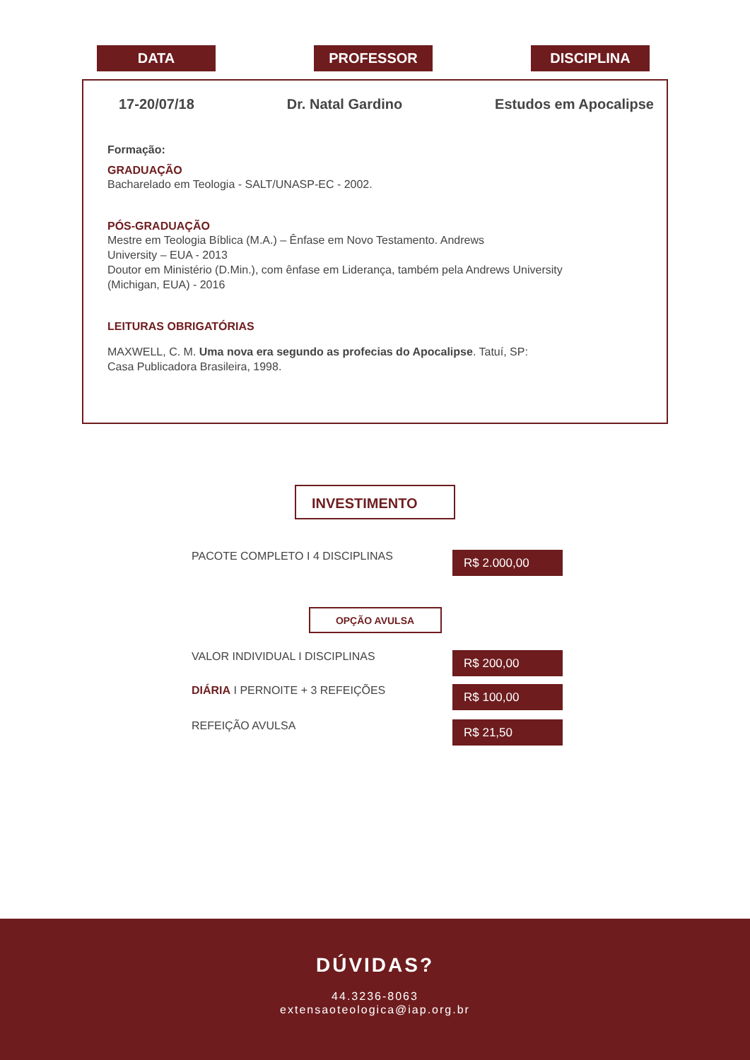DATA PROFESSOR DISCIPLINA
17-20/07/18 Dr. Natal Gardino Estudos em Apocalipse
Formação:
GRADUAÇÃO
Bacharelado em Teologia - SALT/UNASP-EC - 2002.
PÓS-GRADUAÇÃO
Mestre em Teologia Bíblica (M.A.) – Ênfase em Novo Testamento. Andrews
University – EUA - 2013
Doutor em Ministério (D.Min.), com ênfase em Liderança, também pela Andrews University
(Michigan, EUA) - 2016
LEITURAS OBRIGATÓRIAS
MAXWELL, C. M. Uma nova era segundo as profecias do Apocalipse. Tatuí, SP:
Casa Publicadora Brasileira, 1998.
INVESTIMENTO
PACOTE COMPLETO I 4 DISCIPLINAS R$ 2.000,00
OPÇÃO AVULSA
VALOR INDIVIDUAL I DISCIPLINAS R$ 200,00
DIÁRIA I PERNOITE + 3 REFEIÇÕES R$ 100,00
REFEIÇÃO AVULSA R$ 21,50
DÚVIDAS?
44.3236-8063
extensaoteologica@iap.org.br